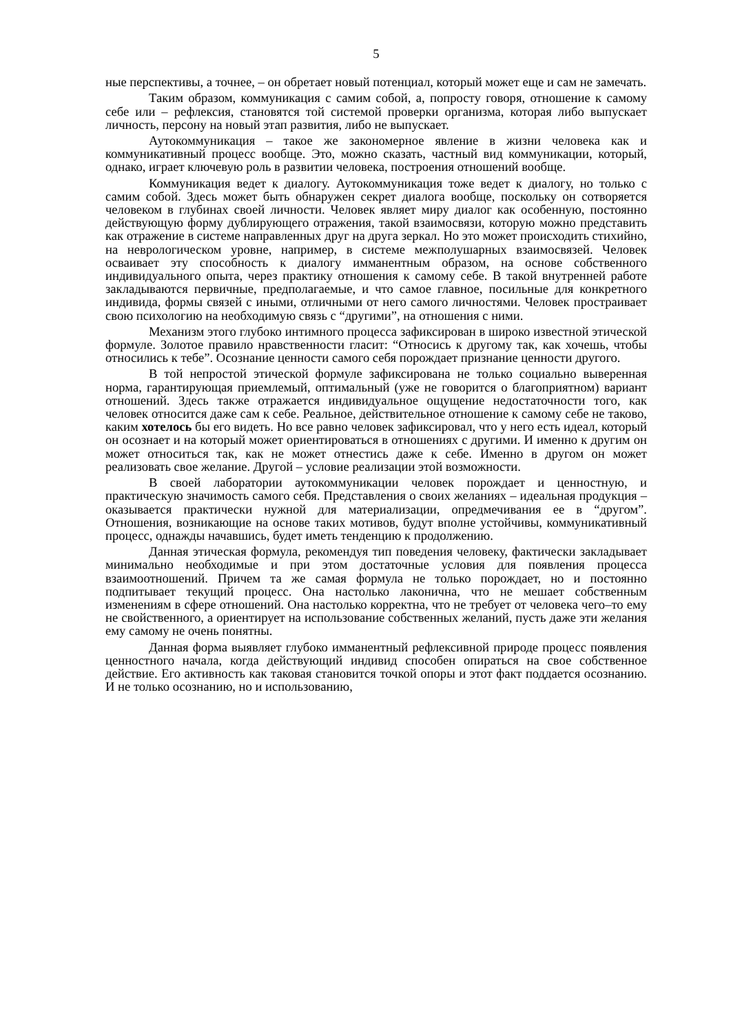5
ные перспективы, а точнее, – он обретает новый потенциал, который может еще и сам не замечать.
Таким образом, коммуникация с самим собой, а, попросту говоря, отношение к самому себе или – рефлексия, становятся той системой проверки организма, которая либо выпускает личность, персону на новый этап развития, либо не выпускает.
Аутокоммуникация – такое же закономерное явление в жизни человека как и коммуникативный процесс вообще. Это, можно сказать, частный вид коммуникации, который, однако, играет ключевую роль в развитии человека, построения отношений вообще.
Коммуникация ведет к диалогу. Аутокоммуникация тоже ведет к диалогу, но только с самим собой. Здесь может быть обнаружен секрет диалога вообще, поскольку он сотворяется человеком в глубинах своей личности. Человек являет миру диалог как особенную, постоянно действующую форму дублирующего отражения, такой взаимосвязи, которую можно представить как отражение в системе направленных друг на друга зеркал. Но это может происходить стихийно, на неврологическом уровне, например, в системе межполушарных взаимосвязей. Человек осваивает эту способность к диалогу имманентным образом, на основе собственного индивидуального опыта, через практику отношения к самому себе. В такой внутренней работе закладываются первичные, предполагаемые, и что самое главное, посильные для конкретного индивида, формы связей с иными, отличными от него самого личностями. Человек простраивает свою психологию на необходимую связь с “другими”, на отношения с ними.
Механизм этого глубоко интимного процесса зафиксирован в широко известной этической формуле. Золотое правило нравственности гласит: “Относись к другому так, как хочешь, чтобы относились к тебе”. Осознание ценности самого себя порождает признание ценности другого.
В той непростой этической формуле зафиксирована не только социально выверенная норма, гарантирующая приемлемый, оптимальный (уже не говорится о благоприятном) вариант отношений. Здесь также отражается индивидуальное ощущение недостаточности того, как человек относится даже сам к себе. Реальное, действительное отношение к самому себе не таково, каким хотелось бы его видеть. Но все равно человек зафиксировал, что у него есть идеал, который он осознает и на который может ориентироваться в отношениях с другими. И именно к другим он может относиться так, как не может отнестись даже к себе. Именно в другом он может реализовать свое желание. Другой – условие реализации этой возможности.
В своей лаборатории аутокоммуникации человек порождает и ценностную, и практическую значимость самого себя. Представления о своих желаниях – идеальная продукция – оказывается практически нужной для материализации, опредмечивания ее в “другом”. Отношения, возникающие на основе таких мотивов, будут вполне устойчивы, коммуникативный процесс, однажды начавшись, будет иметь тенденцию к продолжению.
Данная этическая формула, рекомендуя тип поведения человеку, фактически закладывает минимально необходимые и при этом достаточные условия для появления процесса взаимоотношений. Причем та же самая формула не только порождает, но и постоянно подпитывает текущий процесс. Она настолько лаконична, что не мешает собственным изменениям в сфере отношений. Она настолько корректна, что не требует от человека чего–то ему не свойственного, а ориентирует на использование собственных желаний, пусть даже эти желания ему самому не очень понятны.
Данная форма выявляет глубоко имманентный рефлексивной природе процесс появления ценностного начала, когда действующий индивид способен опираться на свое собственное действие. Его активность как таковая становится точкой опоры и этот факт поддается осознанию. И не только осознанию, но и использованию,